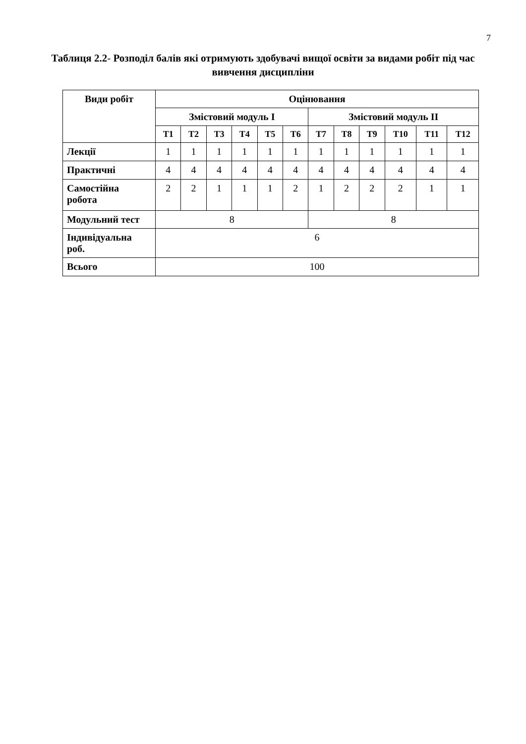7
Таблиця 2.2- Розподіл балів які отримують здобувачі вищої освіти за видами робіт під час вивчення дисципліни
| Види робіт | Оцінювання | | | | | | | | | | | |
| --- | --- | --- | --- | --- | --- | --- | --- | --- | --- | --- | --- | --- |
| | Змістовий модуль I | | | | | | Змістовий модуль II | | | | | |
| | Т1 | Т2 | Т3 | Т4 | Т5 | Т6 | Т7 | Т8 | Т9 | Т10 | Т11 | Т12 |
| Лекції | 1 | 1 | 1 | 1 | 1 | 1 | 1 | 1 | 1 | 1 | 1 | 1 |
| Практичні | 4 | 4 | 4 | 4 | 4 | 4 | 4 | 4 | 4 | 4 | 4 | 4 |
| Самостійна робота | 2 | 2 | 1 | 1 | 1 | 2 | 1 | 2 | 2 | 2 | 1 | 1 |
| Модульний тест | 8 | | | | | | 8 | | | | | |
| Індивідуальна роб. | 6 | | | | | | | | | | | |
| Всього | 100 | | | | | | | | | | | |